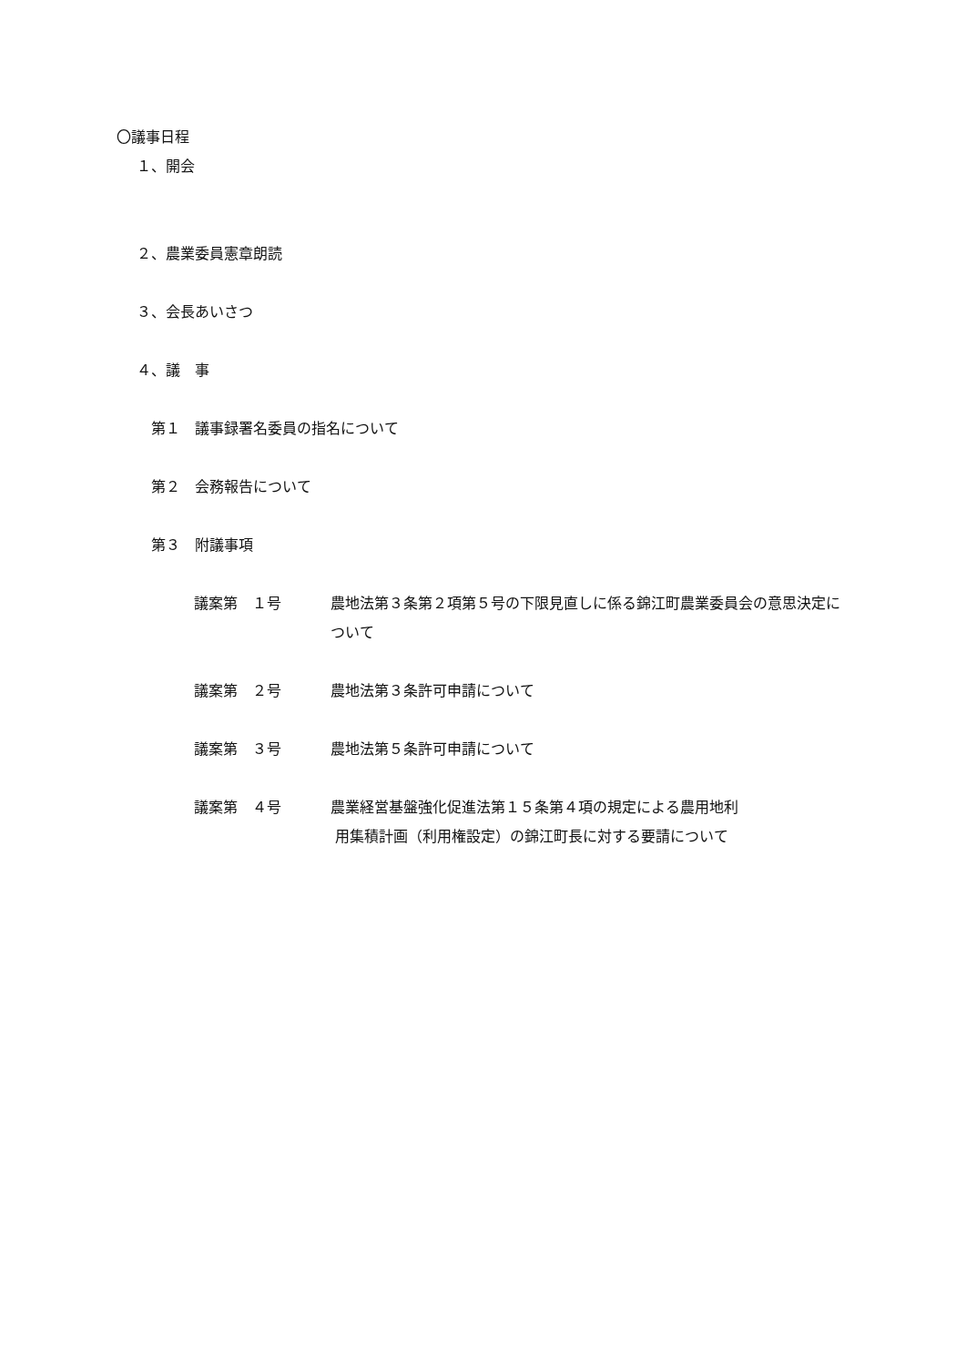〇議事日程
１、開会
２、農業委員憲章朗読
３、会長あいさつ
４、議　事
第１　議事録署名委員の指名について
第２　会務報告について
第３　附議事項
議案第　１号 農地法第３条第２項第５号の下限見直しに係る錦江町農業委員会の意思決定について
議案第　２号 農地法第３条許可申請について
議案第　３号 農地法第５条許可申請について
議案第　４号 農業経営基盤強化促進法第１５条第４項の規定による農用地利
用集積計画（利用権設定）の錦江町長に対する要請について